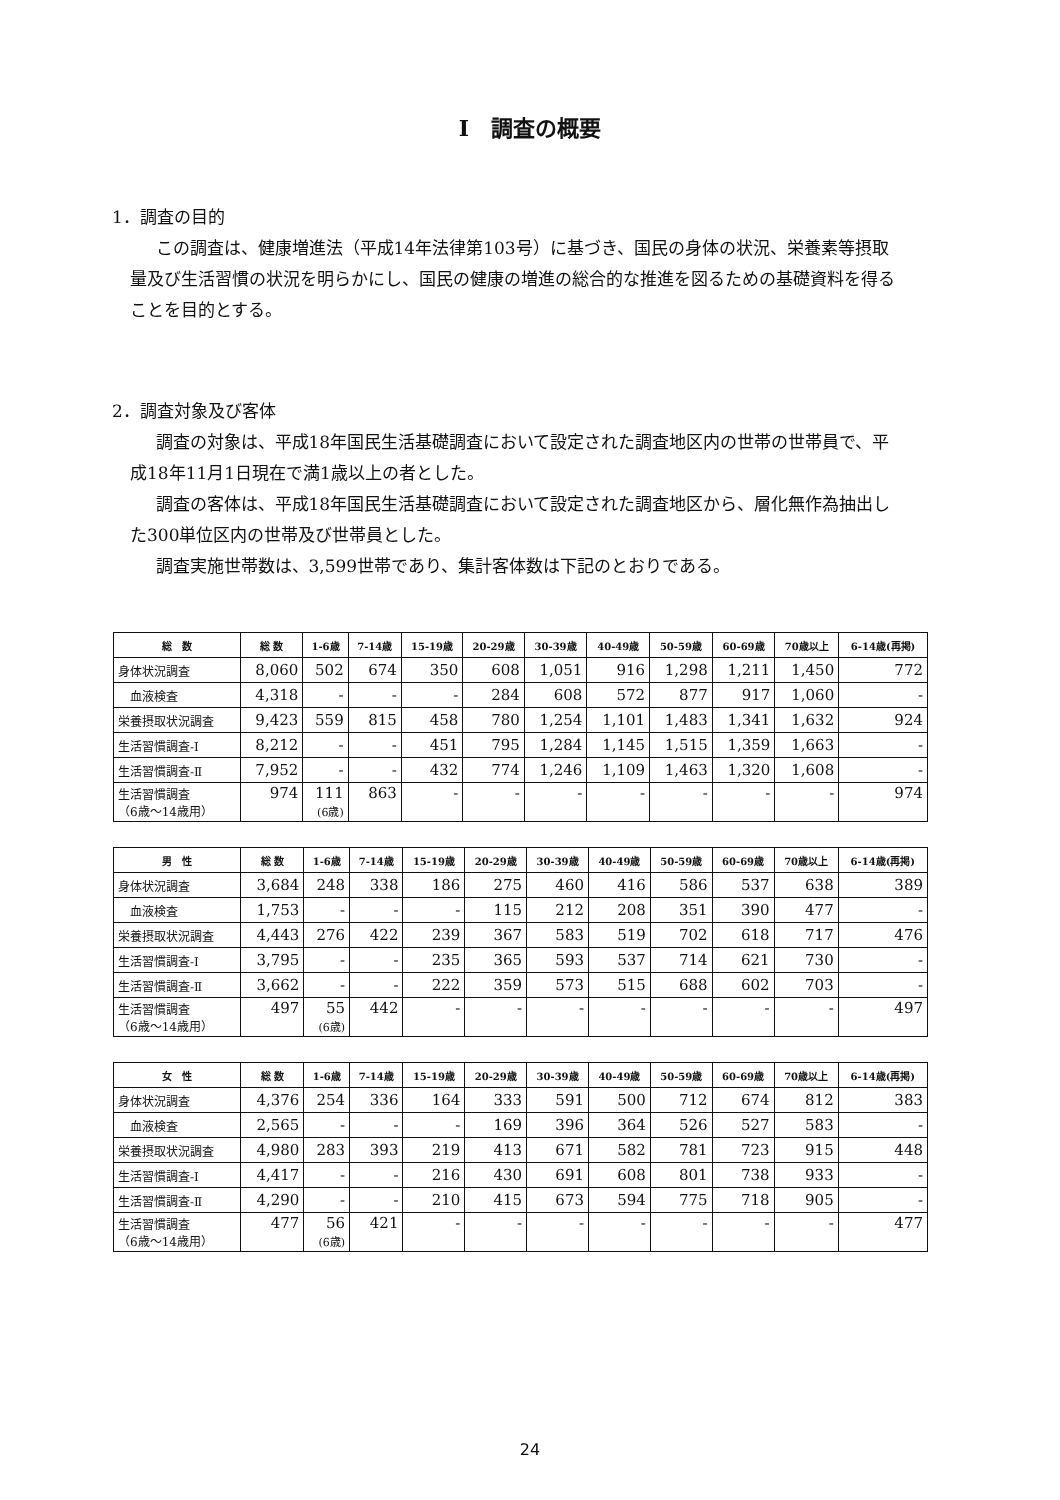I　調査の概要
1．調査の目的
この調査は、健康増進法（平成14年法律第103号）に基づき、国民の身体の状況、栄養素等摂取量及び生活習慣の状況を明らかにし、国民の健康の増進の総合的な推進を図るための基礎資料を得ることを目的とする。
2．調査対象及び客体
調査の対象は、平成18年国民生活基礎調査において設定された調査地区内の世帯の世帯員で、平成18年11月1日現在で満1歳以上の者とした。
調査の客体は、平成18年国民生活基礎調査において設定された調査地区から、層化無作為抽出した300単位区内の世帯及び世帯員とした。
調査実施世帯数は、3,599世帯であり、集計客体数は下記のとおりである。
| 総 数 | 総 数 | 1-6歳 | 7-14歳 | 15-19歳 | 20-29歳 | 30-39歳 | 40-49歳 | 50-59歳 | 60-69歳 | 70歳以上 | 6-14歳(再掲) |
| --- | --- | --- | --- | --- | --- | --- | --- | --- | --- | --- | --- |
| 身体状況調査 | 8,060 | 502 | 674 | 350 | 608 | 1,051 | 916 | 1,298 | 1,211 | 1,450 | 772 |
| 血液検査 | 4,318 | - | - | - | 284 | 608 | 572 | 877 | 917 | 1,060 | - |
| 栄養摂取状況調査 | 9,423 | 559 | 815 | 458 | 780 | 1,254 | 1,101 | 1,483 | 1,341 | 1,632 | 924 |
| 生活習慣調査-Ⅰ | 8,212 | - | - | 451 | 795 | 1,284 | 1,145 | 1,515 | 1,359 | 1,663 | - |
| 生活習慣調査-Ⅱ | 7,952 | - | - | 432 | 774 | 1,246 | 1,109 | 1,463 | 1,320 | 1,608 | - |
| 生活習慣調査 （6歳～14歳用） | 974 | 111 (6歳) | 863 | - | - | - | - | - | - | - | 974 |
| 男 性 | 総 数 | 1-6歳 | 7-14歳 | 15-19歳 | 20-29歳 | 30-39歳 | 40-49歳 | 50-59歳 | 60-69歳 | 70歳以上 | 6-14歳(再掲) |
| --- | --- | --- | --- | --- | --- | --- | --- | --- | --- | --- | --- |
| 身体状況調査 | 3,684 | 248 | 338 | 186 | 275 | 460 | 416 | 586 | 537 | 638 | 389 |
| 血液検査 | 1,753 | - | - | - | 115 | 212 | 208 | 351 | 390 | 477 | - |
| 栄養摂取状況調査 | 4,443 | 276 | 422 | 239 | 367 | 583 | 519 | 702 | 618 | 717 | 476 |
| 生活習慣調査-Ⅰ | 3,795 | - | - | 235 | 365 | 593 | 537 | 714 | 621 | 730 | - |
| 生活習慣調査-Ⅱ | 3,662 | - | - | 222 | 359 | 573 | 515 | 688 | 602 | 703 | - |
| 生活習慣調査 （6歳～14歳用） | 497 | 55 (6歳) | 442 | - | - | - | - | - | - | - | 497 |
| 女 性 | 総 数 | 1-6歳 | 7-14歳 | 15-19歳 | 20-29歳 | 30-39歳 | 40-49歳 | 50-59歳 | 60-69歳 | 70歳以上 | 6-14歳(再掲) |
| --- | --- | --- | --- | --- | --- | --- | --- | --- | --- | --- | --- |
| 身体状況調査 | 4,376 | 254 | 336 | 164 | 333 | 591 | 500 | 712 | 674 | 812 | 383 |
| 血液検査 | 2,565 | - | - | - | 169 | 396 | 364 | 526 | 527 | 583 | - |
| 栄養摂取状況調査 | 4,980 | 283 | 393 | 219 | 413 | 671 | 582 | 781 | 723 | 915 | 448 |
| 生活習慣調査-Ⅰ | 4,417 | - | - | 216 | 430 | 691 | 608 | 801 | 738 | 933 | - |
| 生活習慣調査-Ⅱ | 4,290 | - | - | 210 | 415 | 673 | 594 | 775 | 718 | 905 | - |
| 生活習慣調査 （6歳～14歳用） | 477 | 56 (6歳) | 421 | - | - | - | - | - | - | - | 477 |
24